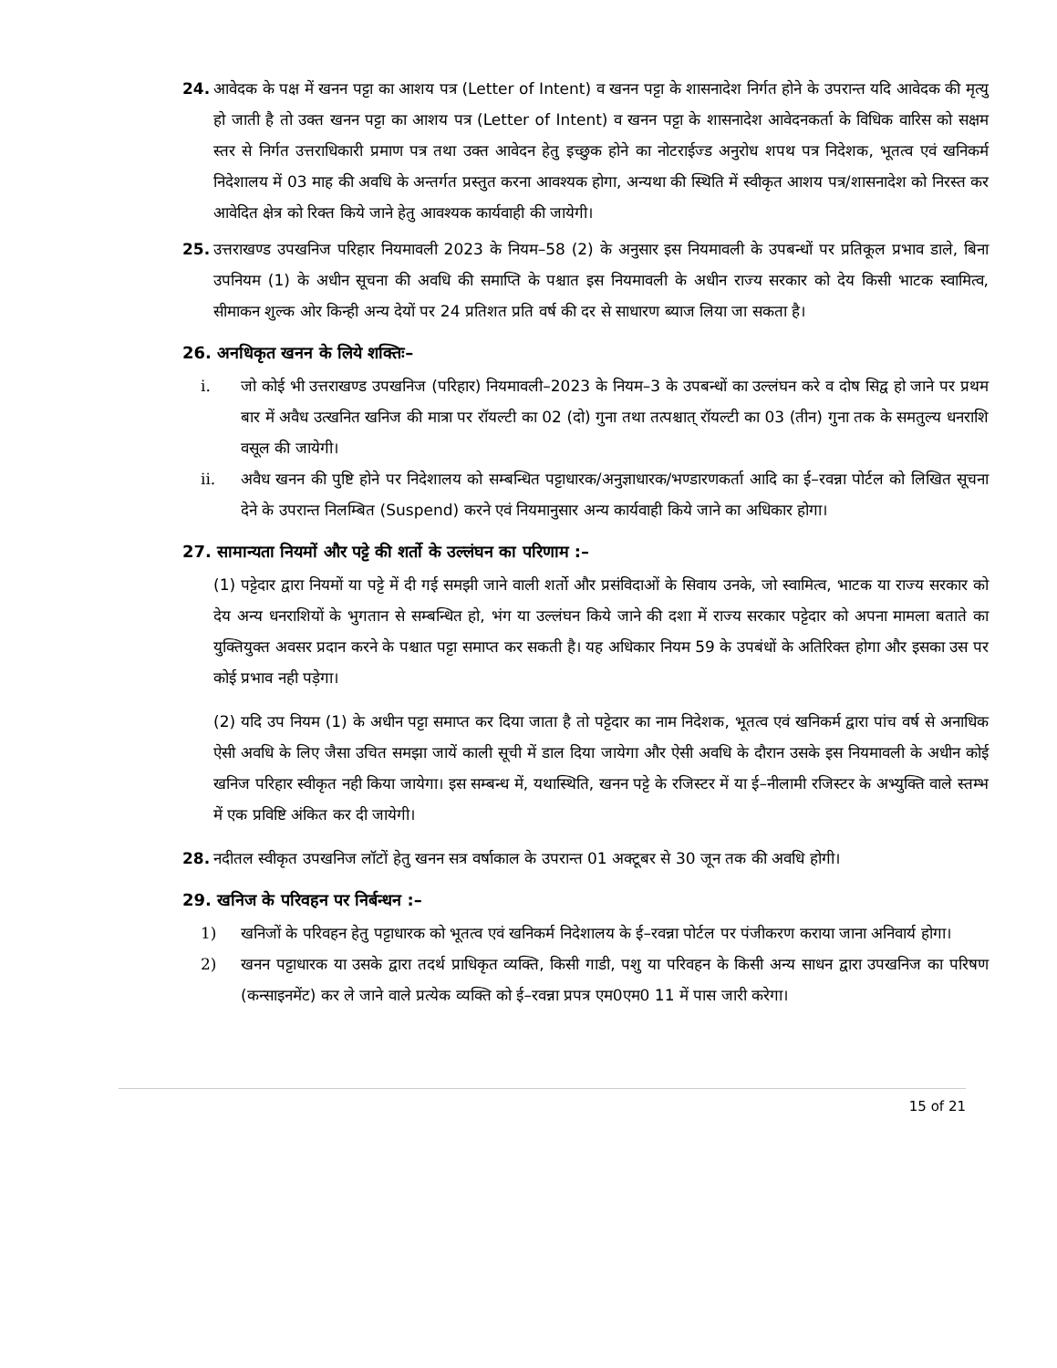24. आवेदक के पक्ष में खनन पट्टा का आशय पत्र (Letter of Intent) व खनन पट्टा के शासनादेश निर्गत होने के उपरान्त यदि आवेदक की मृत्यु हो जाती है तो उक्त खनन पट्टा का आशय पत्र (Letter of Intent) व खनन पट्टा के शासनादेश आवेदनकर्ता के विधिक वारिस को सक्षम स्तर से निर्गत उत्तराधिकारी प्रमाण पत्र तथा उक्त आवेदन हेतु इच्छुक होने का नोटराईज्ड अनुरोध शपथ पत्र निदेशक, भूतत्व एवं खनिकर्म निदेशालय में 03 माह की अवधि के अन्तर्गत प्रस्तुत करना आवश्यक होगा, अन्यथा की स्थिति में स्वीकृत आशय पत्र/शासनादेश को निरस्त कर आवेदित क्षेत्र को रिक्त किये जाने हेतु आवश्यक कार्यवाही की जायेगी।
25. उत्तराखण्ड उपखनिज परिहार नियमावली 2023 के नियम–58 (2) के अनुसार इस नियमावली के उपबन्धों पर प्रतिकूल प्रभाव डाले, बिना उपनियम (1) के अधीन सूचना की अवधि की समाप्ति के पश्चात इस नियमावली के अधीन राज्य सरकार को देय किसी भाटक स्वामित्व, सीमाकन शुल्क ओर किन्ही अन्य देयों पर 24 प्रतिशत प्रति वर्ष की दर से साधारण ब्याज लिया जा सकता है।
26. अनधिकृत खनन के लिये शक्तिः–
i. जो कोई भी उत्तराखण्ड उपखनिज (परिहार) नियमावली–2023 के नियम–3 के उपबन्धों का उल्लंघन करे व दोष सिद्व हो जाने पर प्रथम बार में अवैध उत्खनित खनिज की मात्रा पर रॉयल्टी का 02 (दो) गुना तथा तत्पश्चात् रॉयल्टी का 03 (तीन) गुना तक के समतुल्य धनराशि वसूल की जायेगी।
ii. अवैध खनन की पुष्टि होने पर निदेशालय को सम्बन्धित पट्टाधारक/अनुज्ञाधारक/भण्डारणकर्ता आदि का ई–रवन्ना पोर्टल को लिखित सूचना देने के उपरान्त निलम्बित (Suspend) करने एवं नियमानुसार अन्य कार्यवाही किये जाने का अधिकार होगा।
27. सामान्यता नियमों और पट्टे की शर्तो के उल्लंघन का परिणाम :–
(1) पट्टेदार द्वारा नियमों या पट्टे में दी गई समझी जाने वाली शर्तो और प्रसंविदाओं के सिवाय उनके, जो स्वामित्व, भाटक या राज्य सरकार को देय अन्य धनराशियों के भुगतान से सम्बन्धित हो, भंग या उल्लंघन किये जाने की दशा में राज्य सरकार पट्टेदार को अपना मामला बताते का युक्तियुक्त अवसर प्रदान करने के पश्चात पट्टा समाप्त कर सकती है। यह अधिकार नियम 59 के उपबंधों के अतिरिक्त होगा और इसका उस पर कोई प्रभाव नही पड़ेगा।
(2) यदि उप नियम (1) के अधीन पट्टा समाप्त कर दिया जाता है तो पट्टेदार का नाम निदेशक, भूतत्व एवं खनिकर्म द्वारा पांच वर्ष से अनाधिक ऐसी अवधि के लिए जैसा उचित समझा जायें काली सूची में डाल दिया जायेगा और ऐसी अवधि के दौरान उसके इस नियमावली के अधीन कोई खनिज परिहार स्वीकृत नही किया जायेगा। इस सम्बन्ध में, यथास्थिति, खनन पट्टे के रजिस्टर में या ई–नीलामी रजिस्टर के अभ्युक्ति वाले स्तम्भ में एक प्रविष्टि अंकित कर दी जायेगी।
28. नदीतल स्वीकृत उपखनिज लॉटों हेतु खनन सत्र वर्षाकाल के उपरान्त 01 अक्टूबर से 30 जून तक की अवधि होगी।
29. खनिज के परिवहन पर निर्बन्धन :–
1) खनिजों के परिवहन हेतु पट्टाधारक को भूतत्व एवं खनिकर्म निदेशालय के ई–रवन्ना पोर्टल पर पंजीकरण कराया जाना अनिवार्य होगा।
2) खनन पट्टाधारक या उसके द्वारा तदर्थ प्राधिकृत व्यक्ति, किसी गाडी, पशु या परिवहन के किसी अन्य साधन द्वारा उपखनिज का परिषण (कन्साइनमेंट) कर ले जाने वाले प्रत्येक व्यक्ति को ई–रवन्ना प्रपत्र एम0एम0 11 में पास जारी करेगा।
15 of 21